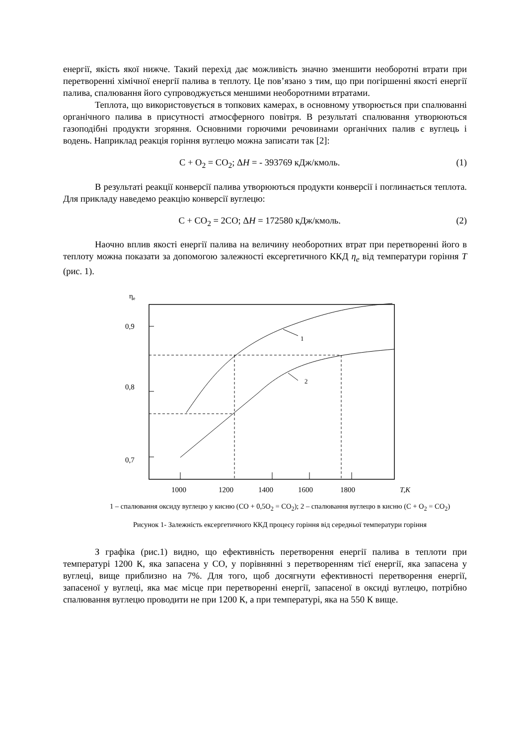енергії, якість якої нижче. Такий перехід дає можливість значно зменшити необоротні втрати при перетворенні хімічної енергії палива в теплоту. Це пов’язано з тим, що при погіршенні якості енергії палива, спалювання його супроводжується меншими необоротними втратами.
Теплота, що використовується в топкових камерах, в основному утворюється при спалюванні органічного палива в присутності атмосферного повітря. В результаті спалювання утворюються газоподібні продукти згоряння. Основними горючими речовинами органічних палив є вуглець і водень. Наприклад реакція горіння вуглецю можна записати так [2]:
С + О<sub>2</sub> = СО<sub>2</sub>; ΔH = - 393769 кДж/кмоль. (1)
В результаті реакції конверсії палива утворюються продукти конверсії і поглинається теплота. Для прикладу наведемо реакцію конверсії вуглецю:
С + СО<sub>2</sub> = 2СО; ΔH = 172580 кДж/кмоль. (2)
Наочно вплив якості енергії палива на величину необоротних втрат при перетворенні його в теплоту можна показати за допомогою залежності ексергетичного ККД η<sub>e</sub> від температури горіння T (рис. 1).
ηe
0,9
0,8
0,7
1
2
1000
1200
1400
1600
1800
T,K
1 – спалювання оксиду вуглецю у кисню (СО + 0,5О<sub>2</sub> = СО<sub>2</sub>); 2 – спалювання вуглецю в кисню (С + О<sub>2</sub> = СО<sub>2</sub>)
Рисунок 1- Залежність ексергетичного ККД процесу горіння від середньої температури горіння
З графіка (рис.1) видно, що ефективність перетворення енергії палива в теплоти при температурі 1200 К, яка запасена у СО, у порівнянні з перетворенням тієї енергії, яка запасена у вуглеці, вище приблизно на 7%. Для того, щоб досягнути ефективності перетворення енергії, запасеної у вуглеці, яка має місце при перетворенні енергії, запасеної в оксиді вуглецю, потрібно спалювання вуглецю проводити не при 1200 К, а при температурі, яка на 550 К вище.